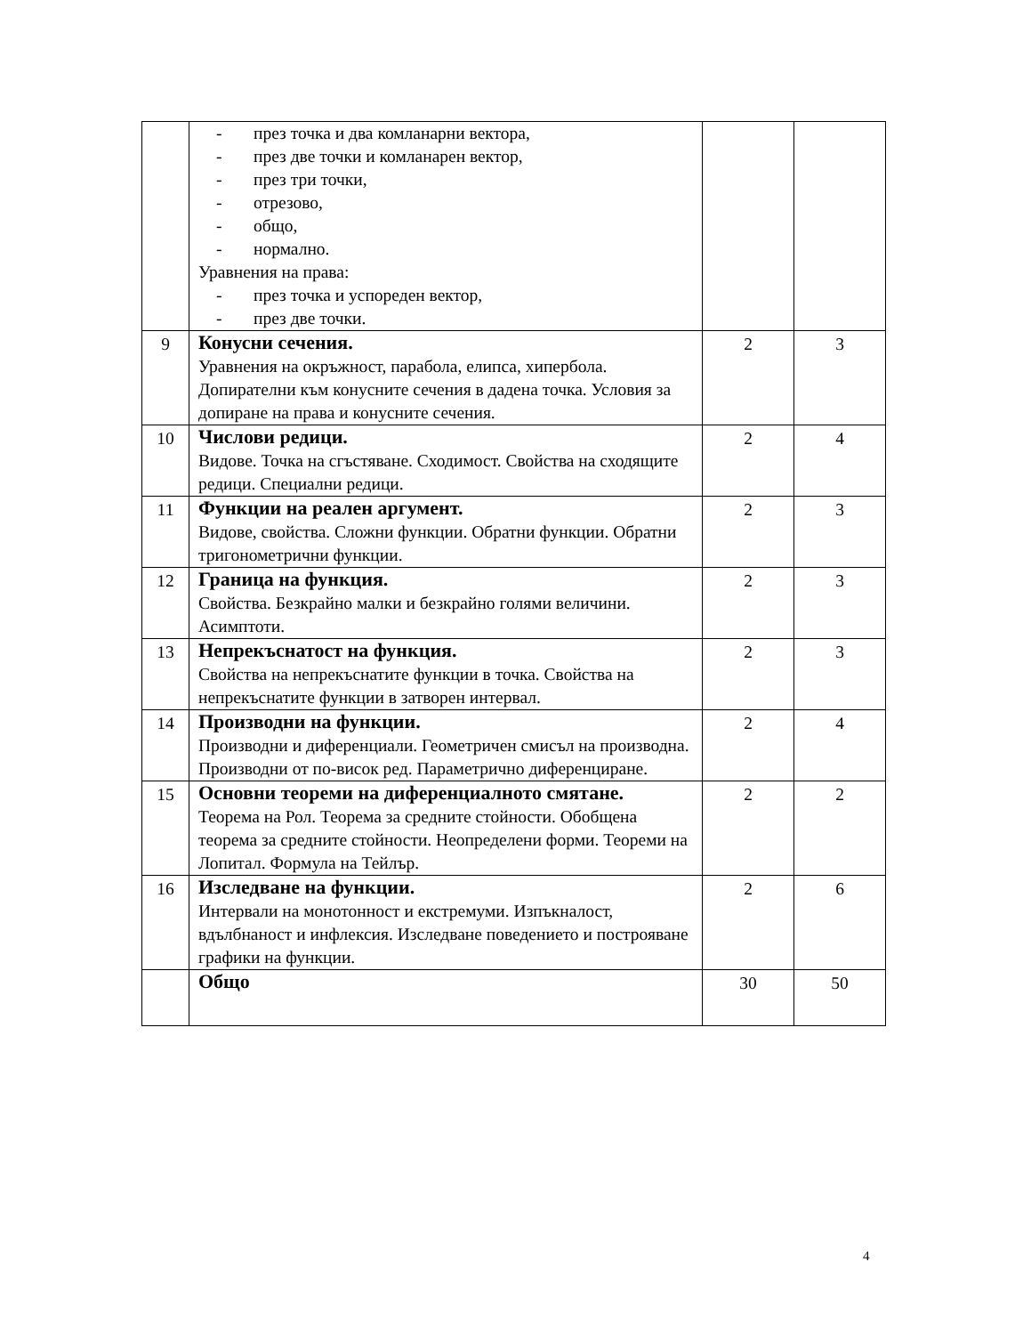| | - през точка и два комланарни вектора, - през две точки и комланарен вектор, - през три точки, - отрезово, - общо, - нормално. Уравнения на права: - през точка и успореден вектор, - през две точки. | | |
| 9 | Конусни сечения. Уравнения на окръжност, парабола, елипса, хипербола. Допирателни към конусните сечения в дадена точка. Условия за допиране на права и конусните сечения. | 2 | 3 |
| 10 | Числови редици. Видове. Точка на сгъстяване. Сходимост. Свойства на сходящите редици. Специални редици. | 2 | 4 |
| 11 | Функции на реален аргумент. Видове, свойства. Сложни функции. Обратни функции. Обратни тригонометрични функции. | 2 | 3 |
| 12 | Граница на функция. Свойства. Безкрайно малки и безкрайно голями величини. Асимптоти. | 2 | 3 |
| 13 | Непрекъснатост на функция. Свойства на непрекъснатите функции в точка. Свойства на непрекъснатите функции в затворен интервал. | 2 | 3 |
| 14 | Производни на функции. Производни и диференциали. Геометричен смисъл на производна. Производни от по-висок ред. Параметрично диференциране. | 2 | 4 |
| 15 | Основни теореми на диференциалното смятане. Теорема на Рол. Теорема за средните стойности. Обобщена теорема за средните стойности. Неопределени форми. Теореми на Лопитал. Формула на Тейлър. | 2 | 2 |
| 16 | Изследване на функции. Интервали на монотонност и екстремуми. Изпъкналост, вдълбнаност и инфлексия. Изследване поведението и построяване графики на функции. | 2 | 6 |
| | Общо | 30 | 50 |
4